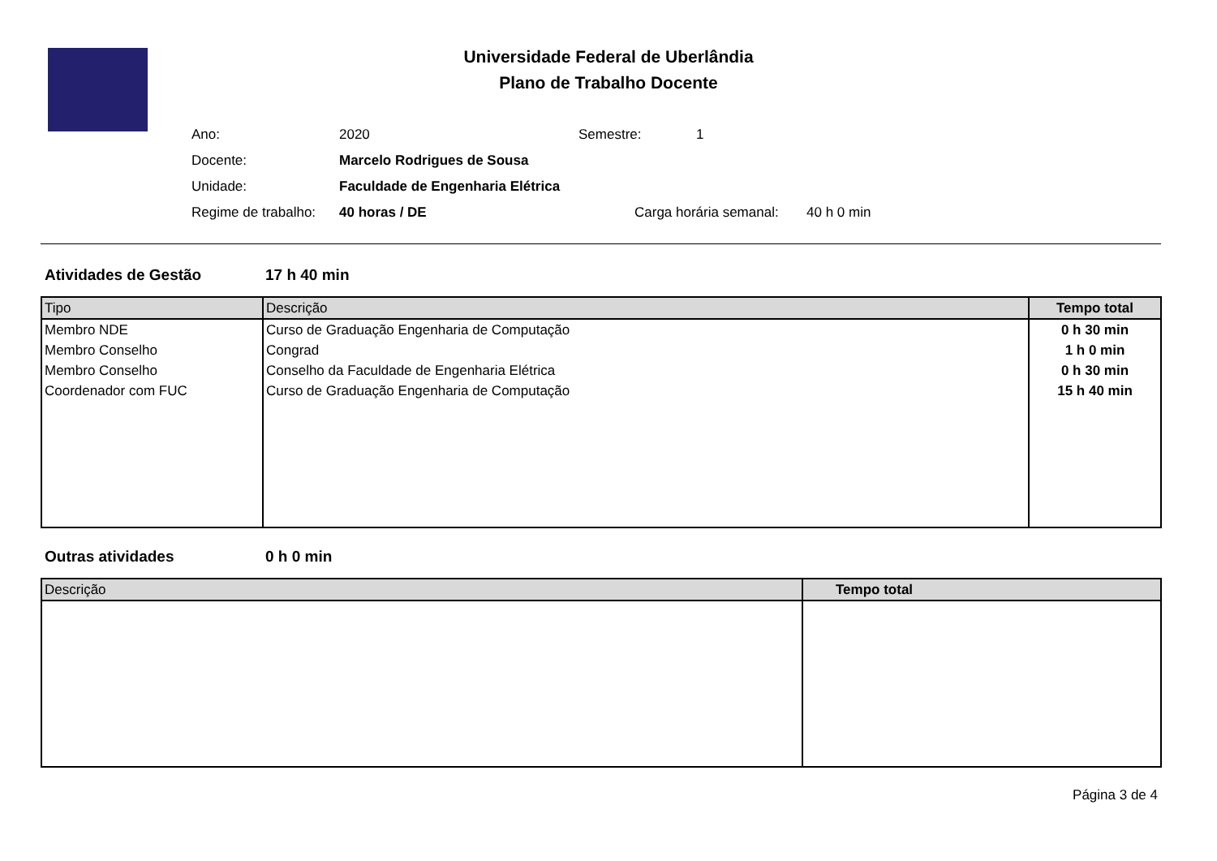Universidade Federal de Uberlândia
Plano de Trabalho Docente
Ano: 2020 Semestre: 1
Docente: Marcelo Rodrigues de Sousa
Unidade: Faculdade de Engenharia Elétrica
Regime de trabalho: 40 horas / DE Carga horária semanal: 40 h 0 min
Atividades de Gestão 17 h 40 min
| Tipo | Descrição | Tempo total |
| --- | --- | --- |
| Membro NDE | Curso de Graduação Engenharia de Computação | 0 h 30 min |
| Membro Conselho | Congrad | 1 h 0 min |
| Membro Conselho | Conselho da Faculdade de Engenharia Elétrica | 0 h 30 min |
| Coordenador com FUC | Curso de Graduação Engenharia de Computação | 15 h 40 min |
Outras atividades 0 h 0 min
| Descrição | Tempo total |
| --- | --- |
Página 3 de 4